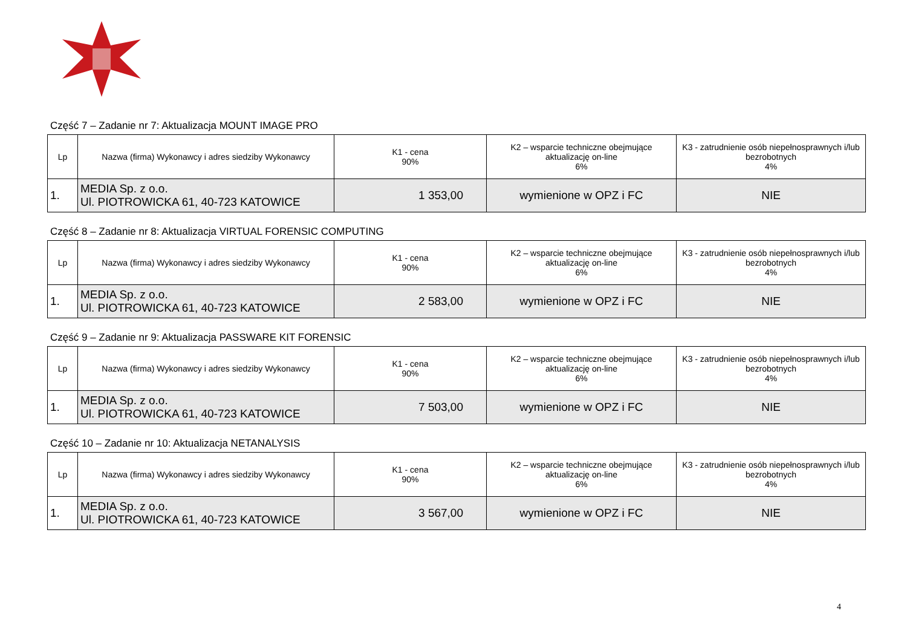Część 7 – Zadanie nr 7: Aktualizacja MOUNT IMAGE PRO
| Lp | Nazwa (firma) Wykonawcy i adres siedziby Wykonawcy | K1 - cena 90% | K2 – wsparcie techniczne obejmujące aktualizację on-line 6% | K3 - zatrudnienie osób niepełnosprawnych i/lub bezrobotnych 4% |
| --- | --- | --- | --- | --- |
| 1. | MEDIA Sp. z o.o. Ul. PIOTROWICKA 61, 40-723 KATOWICE | 1 353,00 | wymienione w OPZ i FC | NIE |
Część 8 – Zadanie nr 8: Aktualizacja VIRTUAL FORENSIC COMPUTING
| Lp | Nazwa (firma) Wykonawcy i adres siedziby Wykonawcy | K1 - cena 90% | K2 – wsparcie techniczne obejmujące aktualizację on-line 6% | K3 - zatrudnienie osób niepełnosprawnych i/lub bezrobotnych 4% |
| --- | --- | --- | --- | --- |
| 1. | MEDIA Sp. z o.o. Ul. PIOTROWICKA 61, 40-723 KATOWICE | 2 583,00 | wymienione w OPZ i FC | NIE |
Część 9 – Zadanie nr 9: Aktualizacja PASSWARE KIT FORENSIC
| Lp | Nazwa (firma) Wykonawcy i adres siedziby Wykonawcy | K1 - cena 90% | K2 – wsparcie techniczne obejmujące aktualizację on-line 6% | K3 - zatrudnienie osób niepełnosprawnych i/lub bezrobotnych 4% |
| --- | --- | --- | --- | --- |
| 1. | MEDIA Sp. z o.o. Ul. PIOTROWICKA 61, 40-723 KATOWICE | 7 503,00 | wymienione w OPZ i FC | NIE |
Część 10 – Zadanie nr 10: Aktualizacja NETANALYSIS
| Lp | Nazwa (firma) Wykonawcy i adres siedziby Wykonawcy | K1 - cena 90% | K2 – wsparcie techniczne obejmujące aktualizację on-line 6% | K3 - zatrudnienie osób niepełnosprawnych i/lub bezrobotnych 4% |
| --- | --- | --- | --- | --- |
| 1. | MEDIA Sp. z o.o. Ul. PIOTROWICKA 61, 40-723 KATOWICE | 3 567,00 | wymienione w OPZ i FC | NIE |
4